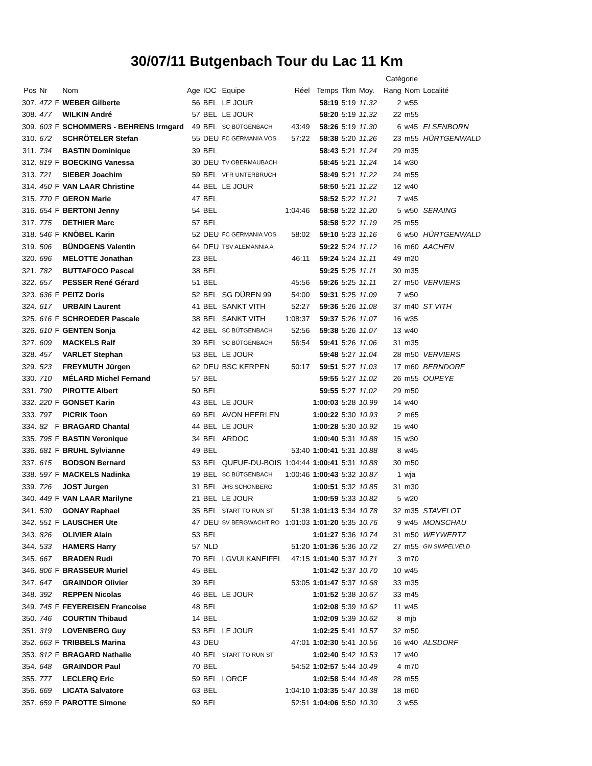30/07/11 Butgenbach Tour du Lac 11 Km
| | | | | | | | | | | | | Catégorie | | |
| --- | --- | --- | --- | --- | --- | --- | --- | --- | --- | --- | --- | --- | --- | --- |
| Pos | Nr | | Nom | Age | IOC | Equipe | Réel | Temps | Tkm | Moy. | | Rang | Nom | Localité |
| 307. | 472 | F | WEBER Gilberte | 56 | BEL | LE JOUR | | 58:19 | 5:19 | 11.32 | | 2 | w55 | |
| 308. | 477 | | WILKIN André | 57 | BEL | LE JOUR | | 58:20 | 5:19 | 11.32 | | 22 | m55 | |
| 309. | 603 | F | SCHOMMERS - BEHRENS Irmgard | 49 | BEL | SC BÜTGENBACH | 43:49 | 58:26 | 5:19 | 11.30 | | 6 | w45 | ELSENBORN |
| 310. | 672 | | SCHRÖTELER Stefan | 55 | DEU | FC GERMANIA VOS | 57:22 | 58:38 | 5:20 | 11.26 | | 23 | m55 | HÜRTGENWALD |
| 311. | 734 | | BASTIN Dominique | 39 | BEL | | | 58:43 | 5:21 | 11.24 | | 29 | m35 | |
| 312. | 819 | F | BOECKING Vanessa | 30 | DEU | TV OBERMAUBACH | | 58:45 | 5:21 | 11.24 | | 14 | w30 | |
| 313. | 721 | | SIEBER Joachim | 59 | BEL | VFR UNTERBRUCH | | 58:49 | 5:21 | 11.22 | | 24 | m55 | |
| 314. | 450 | F | VAN LAAR Christine | 44 | BEL | LE JOUR | | 58:50 | 5:21 | 11.22 | | 12 | w40 | |
| 315. | 770 | F | GERON Marie | 47 | BEL | | | 58:52 | 5:22 | 11.21 | | 7 | w45 | |
| 316. | 654 | F | BERTONI Jenny | 54 | BEL | | 1:04:46 | 58:58 | 5:22 | 11.20 | | 5 | w50 | SERAING |
| 317. | 775 | | DETHIER Marc | 57 | BEL | | | 58:58 | 5:22 | 11.19 | | 25 | m55 | |
| 318. | 546 | F | KNÖBEL Karin | 52 | DEU | FC GERMANIA VOS | 58:02 | 59:10 | 5:23 | 11.16 | | 6 | w50 | HÜRTGENWALD |
| 319. | 506 | | BÜNDGENS Valentin | 64 | DEU | TSV ALEMANNIA A | | 59:22 | 5:24 | 11.12 | | 16 | m60 | AACHEN |
| 320. | 696 | | MELOTTE Jonathan | 23 | BEL | | 46:11 | 59:24 | 5:24 | 11.11 | | 49 | m20 | |
| 321. | 782 | | BUTTAFOCO Pascal | 38 | BEL | | | 59:25 | 5:25 | 11.11 | | 30 | m35 | |
| 322. | 657 | | PESSER René Gérard | 51 | BEL | | 45:56 | 59:26 | 5:25 | 11.11 | | 27 | m50 | VERVIERS |
| 323. | 636 | F | PEITZ Doris | 52 | BEL | SG DÜREN 99 | 54:00 | 59:31 | 5:25 | 11.09 | | 7 | w50 | |
| 324. | 617 | | URBAIN Laurent | 41 | BEL | SANKT VITH | 52:27 | 59:36 | 5:26 | 11.08 | | 37 | m40 | ST VITH |
| 325. | 616 | F | SCHROEDER Pascale | 38 | BEL | SANKT VITH | 1:08:37 | 59:37 | 5:26 | 11.07 | | 16 | w35 | |
| 326. | 610 | F | GENTEN Sonja | 42 | BEL | SC BÜTGENBACH | 52:56 | 59:38 | 5:26 | 11.07 | | 13 | w40 | |
| 327. | 609 | | MACKELS Ralf | 39 | BEL | SC BÜTGENBACH | 56:54 | 59:41 | 5:26 | 11.06 | | 31 | m35 | |
| 328. | 457 | | VARLET Stephan | 53 | BEL | LE JOUR | | 59:48 | 5:27 | 11.04 | | 28 | m50 | VERVIERS |
| 329. | 523 | | FREYMUTH Jürgen | 62 | DEU | BSC KERPEN | 50:17 | 59:51 | 5:27 | 11.03 | | 17 | m60 | BERNDORF |
| 330. | 710 | | MÉLARD Michel Fernand | 57 | BEL | | | 59:55 | 5:27 | 11.02 | | 26 | m55 | OUPEYE |
| 331. | 790 | | PIROTTE Albert | 50 | BEL | | | 59:55 | 5:27 | 11.02 | | 29 | m50 | |
| 332. | 220 | F | GONSET Karin | 43 | BEL | LE JOUR | | 1:00:03 | 5:28 | 10.99 | | 14 | w40 | |
| 333. | 797 | | PICRIK Toon | 69 | BEL | AVON HEERLEN | | 1:00:22 | 5:30 | 10.93 | | 2 | m65 | |
| 334. | 82 | F | BRAGARD Chantal | 44 | BEL | LE JOUR | | 1:00:28 | 5:30 | 10.92 | | 15 | w40 | |
| 335. | 795 | F | BASTIN Veronique | 34 | BEL | ARDOC | | 1:00:40 | 5:31 | 10.88 | | 15 | w30 | |
| 336. | 681 | F | BRUHL Sylvianne | 49 | BEL | | 53:40 | 1:00:41 | 5:31 | 10.88 | | 8 | w45 | |
| 337. | 615 | | BODSON Bernard | 53 | BEL | QUEUE-DU-BOIS | 1:04:44 | 1:00:41 | 5:31 | 10.88 | | 30 | m50 | |
| 338. | 597 | F | MACKELS Nadinka | 19 | BEL | SC BÜTGENBACH | 1:00:46 | 1:00:43 | 5:32 | 10.87 | | 1 | wja | |
| 339. | 726 | | JOST Jurgen | 31 | BEL | JHS SCHONBERG | | 1:00:51 | 5:32 | 10.85 | | 31 | m30 | |
| 340. | 449 | F | VAN LAAR Marilyne | 21 | BEL | LE JOUR | | 1:00:59 | 5:33 | 10.82 | | 5 | w20 | |
| 341. | 530 | | GONAY Raphael | 35 | BEL | START TO RUN ST | 51:38 | 1:01:13 | 5:34 | 10.78 | | 32 | m35 | STAVELOT |
| 342. | 551 | F | LAUSCHER Ute | 47 | DEU | SV BERGWACHT RO | 1:01:03 | 1:01:20 | 5:35 | 10.76 | | 9 | w45 | MONSCHAU |
| 343. | 826 | | OLIVIER Alain | 53 | BEL | | | 1:01:27 | 5:36 | 10.74 | | 31 | m50 | WEYWERTZ |
| 344. | 533 | | HAMERS Harry | 57 | NLD | | 51:20 | 1:01:36 | 5:36 | 10.72 | | 27 | m55 | GN SIMPELVELD |
| 345. | 667 | | BRADEN Rudi | 70 | BEL | LGVULKANEIFEL | 47:15 | 1:01:40 | 5:37 | 10.71 | | 3 | m70 | |
| 346. | 806 | F | BRASSEUR Muriel | 45 | BEL | | | 1:01:42 | 5:37 | 10.70 | | 10 | w45 | |
| 347. | 647 | | GRAINDOR Olivier | 39 | BEL | | 53:05 | 1:01:47 | 5:37 | 10.68 | | 33 | m35 | |
| 348. | 392 | | REPPEN Nicolas | 46 | BEL | LE JOUR | | 1:01:52 | 5:38 | 10.67 | | 33 | m45 | |
| 349. | 745 | F | FEYEREISEN Francoise | 48 | BEL | | | 1:02:08 | 5:39 | 10.62 | | 11 | w45 | |
| 350. | 746 | | COURTIN Thibaud | 14 | BEL | | | 1:02:09 | 5:39 | 10.62 | | 8 | mjb | |
| 351. | 319 | | LOVENBERG Guy | 53 | BEL | LE JOUR | | 1:02:25 | 5:41 | 10.57 | | 32 | m50 | |
| 352. | 663 | F | TRIBBELS Marina | 43 | DEU | | 47:01 | 1:02:30 | 5:41 | 10.56 | | 16 | w40 | ALSDORF |
| 353. | 812 | F | BRAGARD Nathalie | 40 | BEL | START TO RUN ST | | 1:02:40 | 5:42 | 10.53 | | 17 | w40 | |
| 354. | 648 | | GRAINDOR Paul | 70 | BEL | | 54:52 | 1:02:57 | 5:44 | 10.49 | | 4 | m70 | |
| 355. | 777 | | LECLERQ Eric | 59 | BEL | LORCE | | 1:02:58 | 5:44 | 10.48 | | 28 | m55 | |
| 356. | 669 | | LICATA Salvatore | 63 | BEL | | 1:04:10 | 1:03:35 | 5:47 | 10.38 | | 18 | m60 | |
| 357. | 659 | F | PAROTTE Simone | 59 | BEL | | 52:51 | 1:04:06 | 5:50 | 10.30 | | 3 | w55 | |